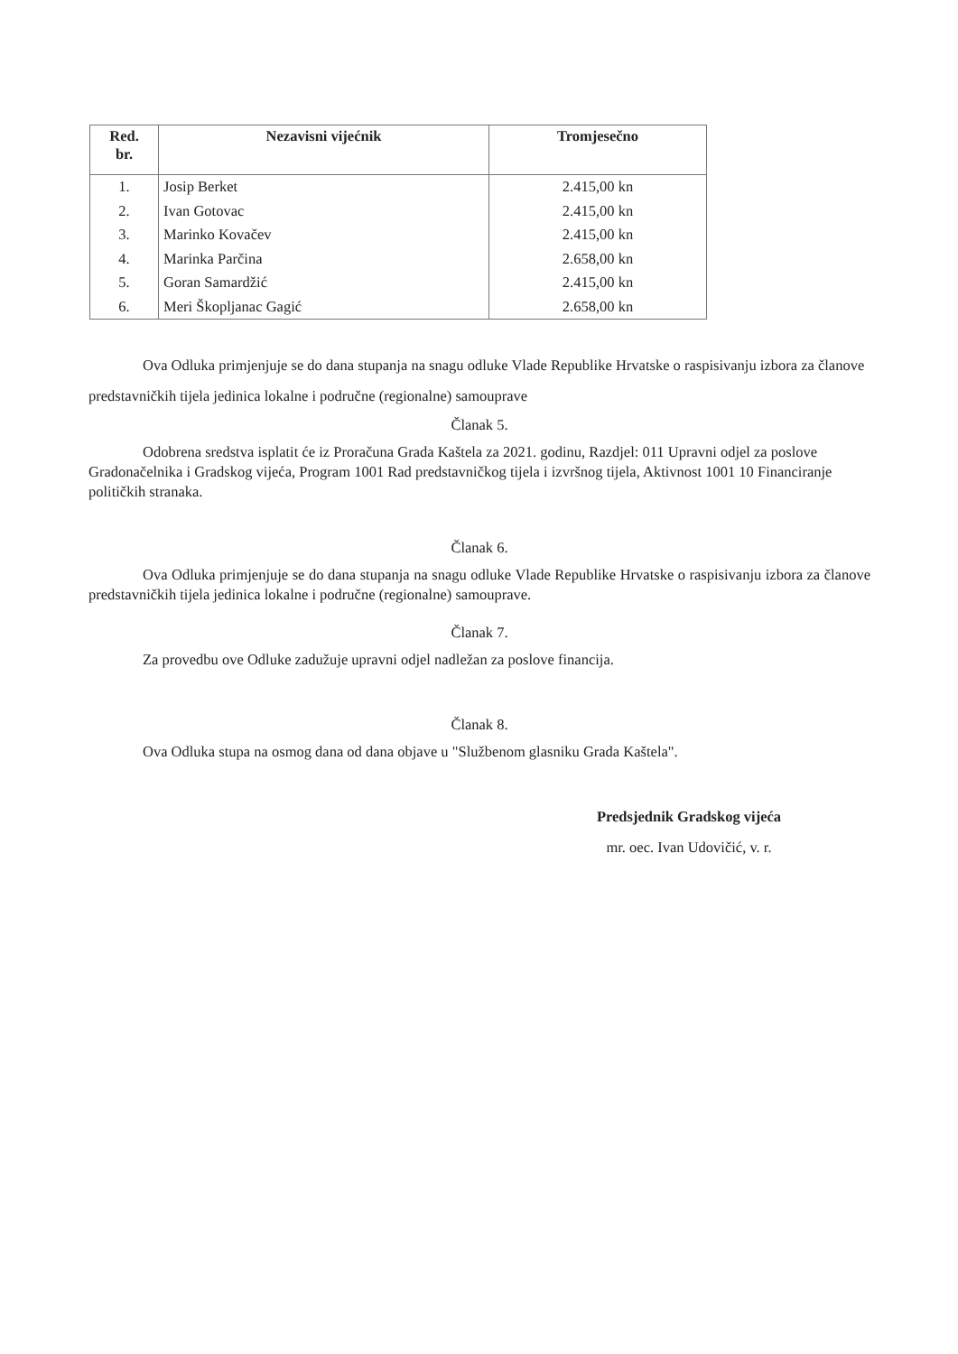| Red. br. | Nezavisni vijećnik | Tromjesečno |
| --- | --- | --- |
| 1. | Josip Berket | 2.415,00 kn |
| 2. | Ivan Gotovac | 2.415,00 kn |
| 3. | Marinko Kovačev | 2.415,00 kn |
| 4. | Marinka Parčina | 2.658,00 kn |
| 5. | Goran Samardžić | 2.415,00 kn |
| 6. | Meri Škopljanac Gagić | 2.658,00 kn |
Ova Odluka primjenjuje se do dana stupanja na snagu odluke Vlade Republike Hrvatske o raspisivanju izbora za članove predstavničkih tijela jedinica lokalne i područne (regionalne) samouprave
Članak 5.
Odobrena sredstva isplatit će iz Proračuna Grada Kaštela za 2021. godinu, Razdjel: 011 Upravni odjel za poslove Gradonačelnika i Gradskog vijeća, Program 1001 Rad predstavničkog tijela i izvršnog tijela, Aktivnost 1001 10 Financiranje političkih stranaka.
Članak 6.
Ova Odluka primjenjuje se do dana stupanja na snagu odluke Vlade Republike Hrvatske o raspisivanju izbora za članove predstavničkih tijela jedinica lokalne i područne (regionalne) samouprave.
Članak 7.
Za provedbu ove Odluke zadužuje upravni odjel nadležan za poslove financija.
Članak 8.
Ova Odluka stupa na osmog dana od dana objave u "Službenom glasniku Grada Kaštela".
Predsjednik Gradskog vijeća
mr. oec. Ivan Udovičić, v. r.